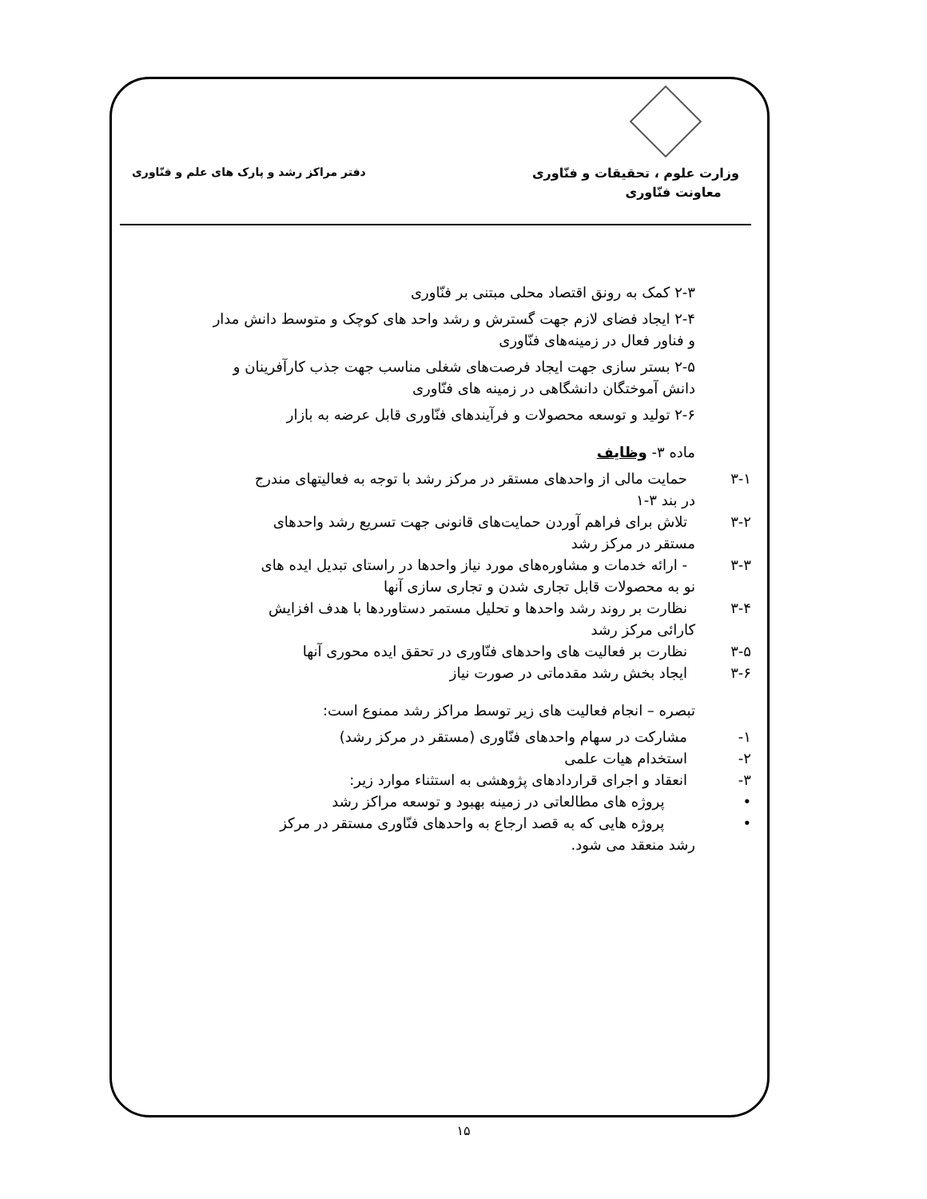وزارت علوم ، تحقیقات و فنّاوری
معاونت فنّاوری
دفتر مراکز رشد و پارک های علم و فنّاوری
۲-۳ کمک به رونق اقتصاد محلی مبتنی بر فنّاوری
۲-۴ ایجاد فضای لازم جهت گسترش و رشد واحد های کوچک و متوسط دانش مدار
و فناور فعال در زمینه‌های فنّاوری
۲-۵ بستر سازی جهت ایجاد فرصت‌های شغلی مناسب جهت جذب کارآفرینان و
دانش آموختگان دانشگاهی در زمینه های فنّاوری
۲-۶ تولید و توسعه محصولات و فرآیندهای فنّاوری قابل عرضه به بازار
ماده ۳- وظایف
۳-۱ حمایت مالی از واحدهای مستقر در مرکز رشد با توجه به فعالیتهای مندرج
در بند ۳-۱
۳-۲ تلاش برای فراهم آوردن حمایت‌های قانونی جهت تسریع رشد واحدهای
مستقر در مرکز رشد
۳-۳ - ارائه خدمات و مشاوره‌های مورد نیاز واحدها در راستای تبدیل ایده های
نو به محصولات قابل تجاری شدن و تجاری سازی آنها
۳-۴ نظارت بر روند رشد واحدها و تحلیل مستمر دستاوردها با هدف افزایش
کارائی مرکز رشد
۳-۵ نظارت بر فعالیت های واحدهای فنّاوری در تحقق ایده محوری آنها
۳-۶ ایجاد بخش رشد مقدماتی در صورت نیاز
تبصره – انجام فعالیت های زیر توسط مراکز رشد ممنوع است:
۱- مشارکت در سهام واحدهای فنّاوری (مستقر در مرکز رشد)
۲- استخدام هیات علمی
۳- انعقاد و اجرای قراردادهای پژوهشی به استثناء موارد زیر:
• پروژه های مطالعاتی در زمینه بهبود و توسعه مراکز رشد
• پروژه هایی که به قصد ارجاع به واحدهای فنّاوری مستقر در مرکز
رشد منعقد می شود.
۱۵